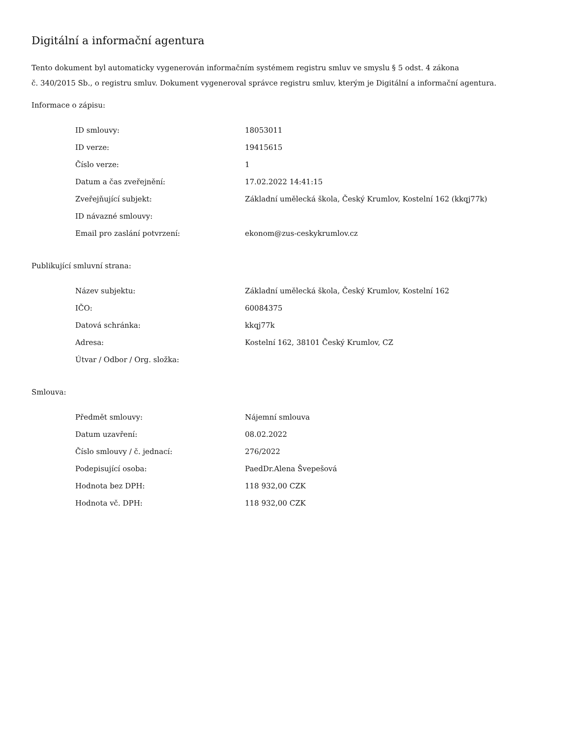Digitální a informační agentura
Tento dokument byl automaticky vygenerován informačním systémem registru smluv ve smyslu § 5 odst. 4 zákona
č. 340/2015 Sb., o registru smluv. Dokument vygeneroval správce registru smluv, kterým je Digitální a informační agentura.
Informace o zápisu:
| ID smlouvy: | 18053011 |
| ID verze: | 19415615 |
| Číslo verze: | 1 |
| Datum a čas zveřejnění: | 17.02.2022 14:41:15 |
| Zveřejňující subjekt: | Základní umělecká škola, Český Krumlov, Kostelní 162 (kkqj77k) |
| ID návazné smlouvy: | |
| Email pro zaslání potvrzení: | ekonom@zus-ceskykrumlov.cz |
Publikující smluvní strana:
| Název subjektu: | Základní umělecká škola, Český Krumlov, Kostelní 162 |
| IČO: | 60084375 |
| Datová schránka: | kkqj77k |
| Adresa: | Kostelní 162, 38101 Český Krumlov, CZ |
| Útvar / Odbor / Org. složka: | |
Smlouva:
| Předmět smlouvy: | Nájemní smlouva |
| Datum uzavření: | 08.02.2022 |
| Číslo smlouvy / č. jednací: | 276/2022 |
| Podepisující osoba: | PaedDr.Alena Švepešová |
| Hodnota bez DPH: | 118 932,00 CZK |
| Hodnota vč. DPH: | 118 932,00 CZK |